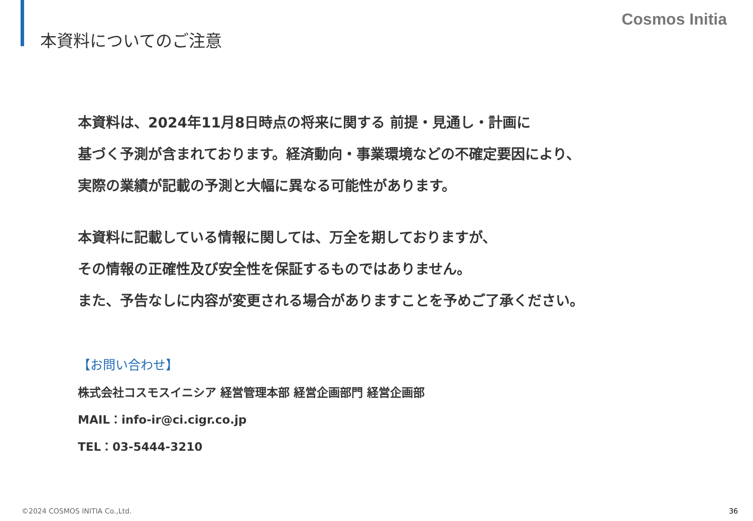本資料についてのご注意
Cosmos Initia
本資料は、2024年11月8日時点の将来に関する 前提・見通し・計画に
基づく予測が含まれております。経済動向・事業環境などの不確定要因により、
実際の業績が記載の予測と大幅に異なる可能性があります。
本資料に記載している情報に関しては、万全を期しておりますが、
その情報の正確性及び安全性を保証するものではありません。
また、予告なしに内容が変更される場合がありますことを予めご了承ください。
【お問い合わせ】
株式会社コスモスイニシア 経営管理本部 経営企画部門 経営企画部
MAIL：info-ir@ci.cigr.co.jp
TEL：03-5444-3210
©2024 COSMOS INITIA Co.,Ltd. 36